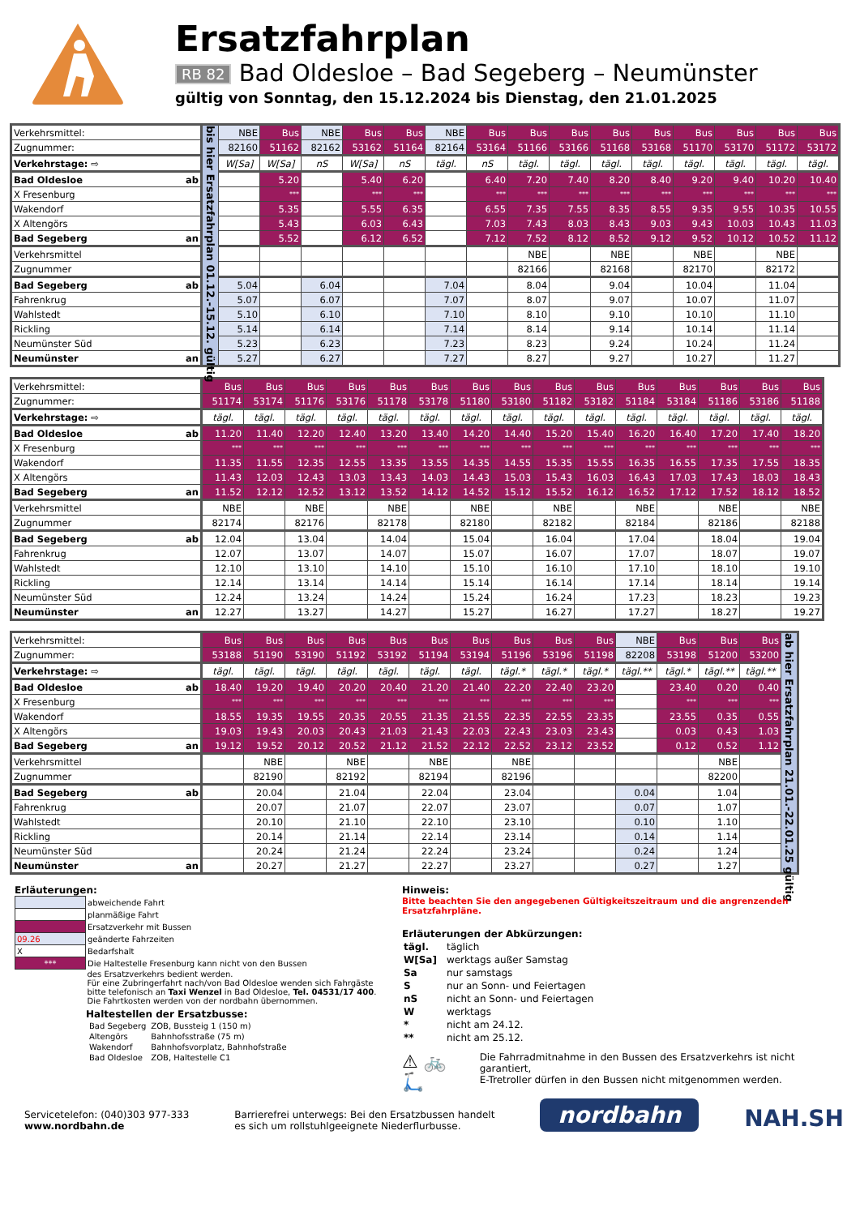Ersatzfahrplan
RB 82 Bad Oldesloe – Bad Segeberg – Neumünster
gültig von Sonntag, den 15.12.2024 bis Dienstag, den 21.01.2025
| Verkehrsmittel: | bis hier Ersatzfahrplan 01.12.-15.12. gültig | NBE | Bus | NBE | Bus | Bus | NBE | Bus | Bus | Bus | Bus | Bus | Bus | Bus | Bus | Bus |
| Zugnummer: | | 82160 | 51162 | 82162 | 53162 | 51164 | 82164 | 53164 | 51166 | 53166 | 51168 | 53168 | 51170 | 53170 | 51172 | 53172 |
| Verkehrstage: ⇨ | | W[Sa] | W[Sa] | nS | W[Sa] | nS | tägl. | nS | tägl. | tägl. | tägl. | tägl. | tägl. | tägl. | tägl. | tägl. |
| Bad Oldesloe ab | | | 5.20 | | 5.40 | 6.20 | | 6.40 | 7.20 | 7.40 | 8.20 | 8.40 | 9.20 | 9.40 | 10.20 | 10.40 |
| X Fresenburg | | | *** | | *** | *** | | *** | *** | *** | *** | *** | *** | *** | *** | *** |
| Wakendorf | | | 5.35 | | 5.55 | 6.35 | | 6.55 | 7.35 | 7.55 | 8.35 | 8.55 | 9.35 | 9.55 | 10.35 | 10.55 |
| X Altengörs | | | 5.43 | | 6.03 | 6.43 | | 7.03 | 7.43 | 8.03 | 8.43 | 9.03 | 9.43 | 10.03 | 10.43 | 11.03 |
| Bad Segeberg an | | | 5.52 | | 6.12 | 6.52 | | 7.12 | 7.52 | 8.12 | 8.52 | 9.12 | 9.52 | 10.12 | 10.52 | 11.12 |
| Verkehrsmittel | | | | | | | | | NBE | | NBE | | NBE | | NBE | |
| Zugnummer | | | | | | | | | 82166 | | 82168 | | 82170 | | 82172 | |
| Bad Segeberg ab | | 5.04 | | 6.04 | | | 7.04 | | 8.04 | | 9.04 | | 10.04 | | 11.04 | |
| Fahrenkrug | | 5.07 | | 6.07 | | | 7.07 | | 8.07 | | 9.07 | | 10.07 | | 11.07 | |
| Wahlstedt | | 5.10 | | 6.10 | | | 7.10 | | 8.10 | | 9.10 | | 10.10 | | 11.10 | |
| Rickling | | 5.14 | | 6.14 | | | 7.14 | | 8.14 | | 9.14 | | 10.14 | | 11.14 | |
| Neumünster Süd | | 5.23 | | 6.23 | | | 7.23 | | 8.23 | | 9.24 | | 10.24 | | 11.24 | |
| Neumünster an | | 5.27 | | 6.27 | | | 7.27 | | 8.27 | | 9.27 | | 10.27 | | 11.27 | |
| Verkehrsmittel: | Bus | Bus | Bus | Bus | Bus | Bus | Bus | Bus | Bus | Bus | Bus | Bus | Bus | Bus | Bus |
| Zugnummer: | 51174 | 53174 | 51176 | 53176 | 51178 | 53178 | 51180 | 53180 | 51182 | 53182 | 51184 | 53184 | 51186 | 53186 | 51188 |
| Verkehrstage: ⇨ | tägl. | tägl. | tägl. | tägl. | tägl. | tägl. | tägl. | tägl. | tägl. | tägl. | tägl. | tägl. | tägl. | tägl. | tägl. |
| Bad Oldesloe ab | 11.20 | 11.40 | 12.20 | 12.40 | 13.20 | 13.40 | 14.20 | 14.40 | 15.20 | 15.40 | 16.20 | 16.40 | 17.20 | 17.40 | 18.20 |
| X Fresenburg | *** | *** | *** | *** | *** | *** | *** | *** | *** | *** | *** | *** | *** | *** | *** |
| Wakendorf | 11.35 | 11.55 | 12.35 | 12.55 | 13.35 | 13.55 | 14.35 | 14.55 | 15.35 | 15.55 | 16.35 | 16.55 | 17.35 | 17.55 | 18.35 |
| X Altengörs | 11.43 | 12.03 | 12.43 | 13.03 | 13.43 | 14.03 | 14.43 | 15.03 | 15.43 | 16.03 | 16.43 | 17.03 | 17.43 | 18.03 | 18.43 |
| Bad Segeberg an | 11.52 | 12.12 | 12.52 | 13.12 | 13.52 | 14.12 | 14.52 | 15.12 | 15.52 | 16.12 | 16.52 | 17.12 | 17.52 | 18.12 | 18.52 |
| Verkehrsmittel | NBE | | NBE | | NBE | | NBE | | NBE | | NBE | | NBE | | NBE |
| Zugnummer | 82174 | | 82176 | | 82178 | | 82180 | | 82182 | | 82184 | | 82186 | | 82188 |
| Bad Segeberg ab | 12.04 | | 13.04 | | 14.04 | | 15.04 | | 16.04 | | 17.04 | | 18.04 | | 19.04 |
| Fahrenkrug | 12.07 | | 13.07 | | 14.07 | | 15.07 | | 16.07 | | 17.07 | | 18.07 | | 19.07 |
| Wahlstedt | 12.10 | | 13.10 | | 14.10 | | 15.10 | | 16.10 | | 17.10 | | 18.10 | | 19.10 |
| Rickling | 12.14 | | 13.14 | | 14.14 | | 15.14 | | 16.14 | | 17.14 | | 18.14 | | 19.14 |
| Neumünster Süd | 12.24 | | 13.24 | | 14.24 | | 15.24 | | 16.24 | | 17.23 | | 18.23 | | 19.23 |
| Neumünster an | 12.27 | | 13.27 | | 14.27 | | 15.27 | | 16.27 | | 17.27 | | 18.27 | | 19.27 |
| Verkehrsmittel: | Bus | Bus | Bus | Bus | Bus | Bus | Bus | Bus | Bus | Bus | NBE | Bus | Bus | Bus | ab hier Ersatzfahrplan 21.01.-22.01.25 gültig |
| Zugnummer: | 53188 | 51190 | 53190 | 51192 | 53192 | 51194 | 53194 | 51196 | 53196 | 51198 | 82208 | 53198 | 51200 | 53200 | |
| Verkehrstage: ⇨ | tägl. | tägl. | tägl. | tägl. | tägl. | tägl. | tägl. | tägl.* | tägl.* | tägl.* | tägl.** | tägl.* | tägl.** | tägl.** | |
| Bad Oldesloe ab | 18.40 | 19.20 | 19.40 | 20.20 | 20.40 | 21.20 | 21.40 | 22.20 | 22.40 | 23.20 | | 23.40 | 0.20 | 0.40 | |
| X Fresenburg | *** | *** | *** | *** | *** | *** | *** | *** | *** | *** | | *** | *** | *** | |
| Wakendorf | 18.55 | 19.35 | 19.55 | 20.35 | 20.55 | 21.35 | 21.55 | 22.35 | 22.55 | 23.35 | | 23.55 | 0.35 | 0.55 | |
| X Altengörs | 19.03 | 19.43 | 20.03 | 20.43 | 21.03 | 21.43 | 22.03 | 22.43 | 23.03 | 23.43 | | 0.03 | 0.43 | 1.03 | |
| Bad Segeberg an | 19.12 | 19.52 | 20.12 | 20.52 | 21.12 | 21.52 | 22.12 | 22.52 | 23.12 | 23.52 | | 0.12 | 0.52 | 1.12 | |
| Verkehrsmittel | | NBE | | NBE | | NBE | | NBE | | | | | NBE | | |
| Zugnummer | | 82190 | | 82192 | | 82194 | | 82196 | | | | | 82200 | | |
| Bad Segeberg ab | | 20.04 | | 21.04 | | 22.04 | | 23.04 | | | 0.04 | | 1.04 | | |
| Fahrenkrug | | 20.07 | | 21.07 | | 22.07 | | 23.07 | | | 0.07 | | 1.07 | | |
| Wahlstedt | | 20.10 | | 21.10 | | 22.10 | | 23.10 | | | 0.10 | | 1.10 | | |
| Rickling | | 20.14 | | 21.14 | | 22.14 | | 23.14 | | | 0.14 | | 1.14 | | |
| Neumünster Süd | | 20.24 | | 21.24 | | 22.24 | | 23.24 | | | 0.24 | | 1.24 | | |
| Neumünster an | | 20.27 | | 21.27 | | 22.27 | | 23.27 | | | 0.27 | | 1.27 | | |
Erläuterungen:
| | abweichende Fahrt |
| | planmäßige Fahrt |
| | Ersatzverkehr mit Bussen |
| 09.26 | geänderte Fahrzeiten |
| X | Bedarfshalt |
| *** | Die Haltestelle Fresenburg kann nicht von den Bussen |
| | des Ersatzverkehrs bedient werden. Für eine Zubringerfahrt nach/von Bad Oldesloe wenden sich Fahrgäste bitte telefonisch an Taxi Wenzel in Bad Oldesloe, Tel. 04531/17 400 . Die Fahrtkosten werden von der nordbahn übernommen. |
Haltestellen der Ersatzbusse:
| Bad Segeberg | ZOB, Bussteig 1 (150 m) |
| Altengörs | Bahnhofsstraße (75 m) |
| Wakendorf | Bahnhofsvorplatz, Bahnhofstraße |
| Bad Oldesloe | ZOB, Haltestelle C1 |
Hinweis:
Bitte beachten Sie den angegebenen Gültigkeitszeitraum und die angrenzenden Ersatzfahrpläne.
Erläuterungen der Abkürzungen:
| tägl. | täglich |
| W[Sa] | werktags außer Samstag |
| Sa | nur samstags |
| S | nur an Sonn- und Feiertagen |
| nS | nicht an Sonn- und Feiertagen |
| W | werktags |
| * | nicht am 24.12. |
| ** | nicht am 25.12. |
⚠ 🚲 🛴 Die Fahrradmitnahme in den Bussen des Ersatzverkehrs ist nicht garantiert,
E-Tretroller dürfen in den Bussen nicht mitgenommen werden.
Servicetelefon: (040)303 977-333
www.nordbahn.de
Barrierefrei unterwegs: Bei den Ersatzbussen handelt
es sich um rollstuhlgeeignete Niederflurbusse.
nordbahn
NAH.SH